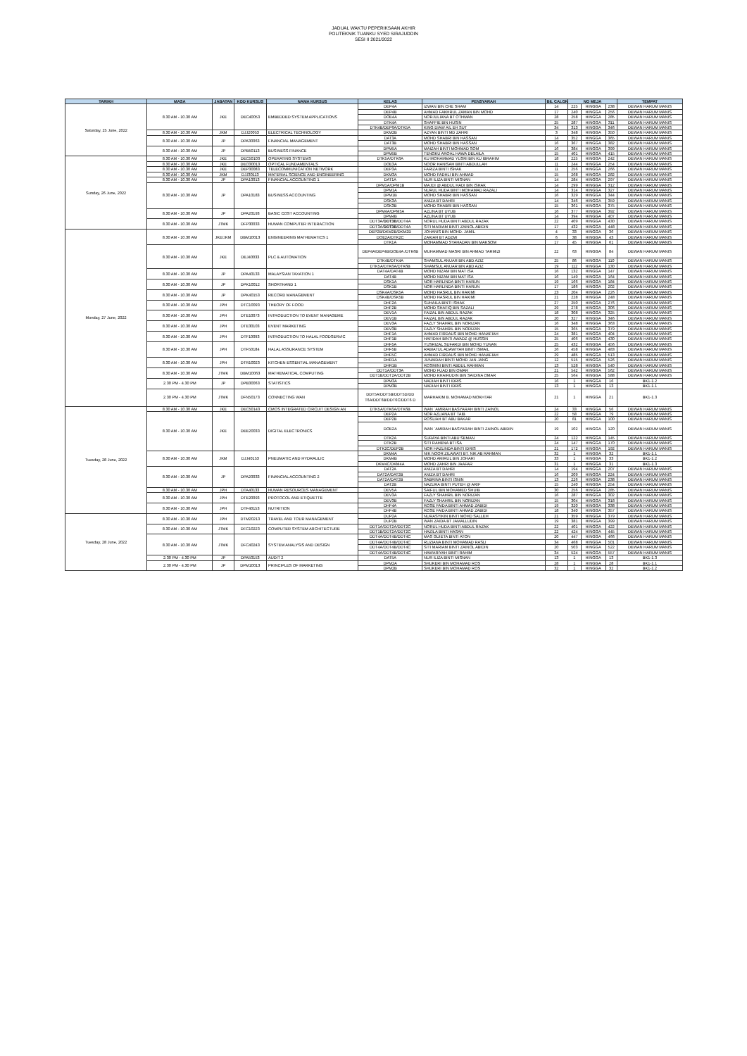JADUAL WAKTU PEPERIKSAAN AKHIR
POLITEKNIK TUANKU SYED SIRAJUDDIN
SESI II 2021/2022
| TARIKH | MASA | JABATAN | KOD KURSUS | NAMA KURSUS | KELAS | PENSYARAH | BIL CALON | NO MEJA | | | TEMPAT |
| --- | --- | --- | --- | --- | --- | --- | --- | --- | --- | --- | --- |
| Saturday, 25 June, 2022 | 8.30 AM - 10.30 AM | JKE | DEC40053 | EMBEDDED SYSTEM APPLICATIONS | DEP4A | IZWAN BIN CHE SHAM | 14 | 225 | HINGGA | 238 | DEWAN HARUM MANIS |
| | | | | | DEP4B | AHMAD FAKHRUL ZAMAN BIN MOHD | 17 | 240 | HINGGA | 256 | DEWAN HARUM MANIS |
| | | | | | DOE4A | NORJULIANA BT OTHMAN | 28 | 258 | HINGGA | 285 | DEWAN HARUM MANIS |
| | | | | | DTK4A | SHAFFIE BIN HUSIN | 25 | 287 | HINGGA | 311 | DEWAN HARUM MANIS |
| | | | | | DTK4B/DEP6A/DTK5A | KING DIAW A/L EH SUT | 34 | 313 | HINGGA | 346 | DEWAN HARUM MANIS |
| | 8.30 AM - 10.30 AM | JKM | DJJ20053 | ELECTRICAL TECHNOLOGY | DKM2B | AZYAN BINTI MD ZAHRI | 3 | 348 | HINGGA | 350 | DEWAN HARUM MANIS |
| | 8.30 AM - 10.30 AM | JP | DPA30063 | FINANCIAL MANAGEMENT | DAT3A | MOHD SHABRI BIN HASSAN | 14 | 352 | HINGGA | 365 | DEWAN HARUM MANIS |
| | | | | | DAT3B | MOHD SHABRI BIN HASSAN | 16 | 367 | HINGGA | 382 | DEWAN HARUM MANIS |
| | 8.30 AM - 10.30 AM | JP | DPB50113 | BUSINESS FINANCE | DPM5A | MAIZAH BINTI MOHMAD SOM | 16 | 384 | HINGGA | 399 | DEWAN HARUM MANIS |
| | | | | | DPM5B | TENGKU AROAL HAWA DELAILA | 15 | 401 | HINGGA | 415 | DEWAN HARUM MANIS |
| Sunday, 26 June, 2022 | 8.30 AM - 10.30 AM | JKE | DEC50103 | OPERATING SYSTEMS | DTK5A/DTK6A | KU MOHAMMAD YUSRI BIN KU IBRAHIM | 18 | 225 | HINGGA | 242 | DEWAN HARUM MANIS |
| | 8.30 AM - 10.30 AM | JKE | DEO30013 | OPTICAL FUNDAMENTALS | DOE3A | NOOR HANISAH BINTI ABDULLAH | 11 | 244 | HINGGA | 254 | DEWAN HARUM MANIS |
| | 8.30 AM - 10.30 AM | JKE | DEP30083 | TELECOMMUNICATION NETWORK | DEP3A | FARIZA BINTI ISHAK | 11 | 256 | HINGGA | 266 | DEWAN HARUM MANIS |
| | 8.30 AM - 10.30 AM | JKM | DJJ30113 | MATERIAL SCIENCE AND ENGINEERING | DKM3A | MOHD FADHLI BIN AHMAD | 15 | 268 | HINGGA | 282 | DEWAN HARUM MANIS |
| | 8.30 AM - 10.30 AM | JP | DPA10013 | FINANCIAL ACCOUNTING 1 | DAT1A | NUR ILIZA BINTI MISNAN | 14 | 284 | HINGGA | 297 | DEWAN HARUM MANIS |
| | 8.30 AM - 10.30 AM | JP | DPA10183 | BUSINESS ACCOUNTING | DPM1A/DPM1B | MAJDI @ ABDUL HADI BIN ISHAK | 14 | 299 | HINGGA | 312 | DEWAN HARUM MANIS |
| | | | | | DPM1A | NURUL HUDA BINTI MOHAMAD RAZALI | 14 | 314 | HINGGA | 327 | DEWAN HARUM MANIS |
| | | | | | DPM1B | MOHD SHABRI BIN HASSAN | 16 | 329 | HINGGA | 344 | DEWAN HARUM MANIS |
| | | | | | DSK3A | ANIZA BT DAHRI | 14 | 346 | HINGGA | 359 | DEWAN HARUM MANIS |
| | | | | | DSK3B | MOHD SHABRI BIN HASSAN | 15 | 361 | HINGGA | 375 | DEWAN HARUM MANIS |
| | 8.30 AM - 10.30 AM | JP | DPA20193 | BASIC COST ACCOUNTING | DPM4A/DPM5A | AZLINA BT UYUB | 16 | 377 | HINGGA | 392 | DEWAN HARUM MANIS |
| | | | | | DPM4B | AZLINA BT UYUB | 14 | 394 | HINGGA | 407 | DEWAN HARUM MANIS |
| | 8.30 AM - 10.30 AM | JTMK | DFP30033 | HUMAN COMPUTER INTERACTION | DDT3A/ DDT3B /DDT4A | NORUL HUDA BINTI ABDUL RAZAK | 22 | 409 | HINGGA | 430 | DEWAN HARUM MANIS |
| | | | | | DDT3A/ DDT3B /DDT4A | SITI MARIAM BINTI ZAINOL ABIDIN | 17 | 432 | HINGGA | 448 | DEWAN HARUM MANIS |
| Monday, 27 June, 2022 | 8.30 AM - 10.30 AM | JKE/JKM | DBM10013 | ENGINEERING MATHEMATICS 1 | DEP2B/DKM2B/DKM2D | JOHANIS BIN MOHD. JAMIL | 4 | 33 | HINGGA | 36 | DEWAN HARUM MANIS |
| | | | | | DOE2A/DTK2C | ZAKIAH BT ADZMI | 6 | 38 | HINGGA | 43 | DEWAN HARUM MANIS |
| | | | | | DTK1A | MOHAMMAD SYAHADAN BIN MAKSOM | 17 | 45 | HINGGA | 61 | DEWAN HARUM MANIS |
| | 8.30 AM - 10.30 AM | JKE | DEJ40033 | PLC & AUTOMATION | DEP4A/DEP4B/DOE4A /DTK6B | MUHAMMAD MASRI BIN AHMAD TARMIZI | 22 | 63 | HINGGA | 84 | DEWAN HARUM MANIS |
| | | | | | DTK4B/DTK4A | SHAMSUL ANUAR BIN ABD AZIZ | 25 | 86 | HINGGA | 110 | DEWAN HARUM MANIS |
| | | | | | DTK5A/DTK6A/DTK6B | SHAMSUL ANUAR BIN ABD AZIZ | 19 | 112 | HINGGA | 130 | DEWAN HARUM MANIS |
| | 8.30 AM - 10.30 AM | JP | DPA40133 | MALAYSIAN TAXATION 1 | DAT4A/DAT4B | MOHD NIZAM BIN MAT ISA | 16 | 132 | HINGGA | 147 | DEWAN HARUM MANIS |
| | | | | | DAT4B | MOHD NIZAM BIN MAT ISA | 16 | 149 | HINGGA | 164 | DEWAN HARUM MANIS |
| | 8.30 AM - 10.30 AM | JP | DPK10012 | SHORTHAND 1 | DSK1A | NOR HARLINDA BINTI HARUN | 19 | 166 | HINGGA | 184 | DEWAN HARUM MANIS |
| | | | | | DSK1B | NOR HARLINDA BINTI HARUN | 17 | 186 | HINGGA | 202 | DEWAN HARUM MANIS |
| | 8.30 AM - 10.30 AM | JP | DPK40153 | RECORD MANAGEMENT | DSK4A/DSK5A | MOHD HASRUL BIN HAKIMI | 23 | 204 | HINGGA | 226 | DEWAN HARUM MANIS |
| | | | | | DSK4B/DSK5B | MOHD HASRUL BIN HAKIMI | 21 | 228 | HINGGA | 248 | DEWAN HARUM MANIS |
| | 8.30 AM - 10.30 AM | JPH | DTC10093 | THEORY OF FOOD | DHF2A | SUHAILA BINTI ISHAK | 27 | 250 | HINGGA | 276 | DEWAN HARUM MANIS |
| | | | | | DHF2B | MOHD SHAFIQ BIN SAZALI | 29 | 278 | HINGGA | 306 | DEWAN HARUM MANIS |
| | 8.30 AM - 10.30 AM | JPH | DTE10073 | INTRODUCTION TO EVENT MANAGEME | DEV1A | FAIZAL BIN ABDUL RAZAK | 18 | 308 | HINGGA | 325 | DEWAN HARUM MANIS |
| | | | | | DEV1B | FAIZAL BIN ABDUL RAZAK | 20 | 327 | HINGGA | 346 | DEWAN HARUM MANIS |
| | 8.30 AM - 10.30 AM | JPH | DTE30103 | EVENT MARKETING | DEV3A | FAZLY SHAHRIL BIN NORIZAN | 16 | 348 | HINGGA | 363 | DEWAN HARUM MANIS |
| | | | | | DEV3B | FAZLY SHAHRIL BIN NORIZAN | 15 | 365 | HINGGA | 379 | DEWAN HARUM MANIS |
| | 8.30 AM - 10.30 AM | JPH | DTF10093 | INTRODUCTION TO HALAL FOODSERVIC | DHF1A | AHMAD FIRDAUS BIN MOHD HANAFIAH | 24 | 381 | HINGGA | 404 | DEWAN HARUM MANIS |
| | | | | | DHF1B | HAFIDAH BINTI AWADZ @ HUSSIN | 25 | 406 | HINGGA | 430 | DEWAN HARUM MANIS |
| | 8.30 AM - 10.30 AM | JPH | DTF50184 | HALAL ASSURANCE SYSTEM | DHF5A | YUSRIZAL SUFARDI BIN MOHD YUNAN | 25 | 432 | HINGGA | 456 | DEWAN HARUM MANIS |
| | | | | | DHF5B | RABIATUL ADAWIYAH BINTI ISMAIL | 26 | 458 | HINGGA | 483 | DEWAN HARUM MANIS |
| | | | | | DHF5C | AHMAD FIRDAUS BIN MOHD HANAFIAH | 29 | 485 | HINGGA | 513 | DEWAN HARUM MANIS |
| | 8.30 AM - 10.30 AM | JPH | DTR10023 | KITCHEN ESSENTIAL MANAGEMENT | DHR1A | JUNAIDAH BINTI MOHD JAN JANG | 12 | 515 | HINGGA | 526 | DEWAN HARUM MANIS |
| | | | | | DHR1B | ROSMINI BINTI ABDUL RAHMAN | 13 | 528 | HINGGA | 540 | DEWAN HARUM MANIS |
| | 8.30 AM - 10.30 AM | JTMK | DBM10063 | MATHEMATICAL COMPUTING | DDT1A/DDT3A | MOHD FUAD BIN OMAR | 21 | 542 | HINGGA | 562 | DEWAN HARUM MANIS |
| | | | | | DDT1B/DDT2A/DDT2B | MOHD KHAIRUDIN BIN SAIDINA OMAR | 25 | 564 | HINGGA | 588 | DEWAN HARUM MANIS |
| | 2.30 PM - 4.30 PM | JP | DPB30063 | STATISTICS | DPM3A | NADIAH BINTI IDRIS | 16 | 1 | HINGGA | 16 | BK1-1.2 |
| | | | | | DPM3B | NADIAH BINTI IDRIS | 13 | 1 | HINGGA | 13 | BK1-1.1 |
| | 2.30 PM - 4.30 PM | JTMK | DFN50173 | CONNECTING WAN | DDT5A/DDT5B/DDT5D/DD T6A/DDT6B/DDT6C/DDT6 D | MARHAKIM B. MOHAMAD MOKHTAR | 21 | 1 | HINGGA | 21 | BK1-1.3 |
| Tuesday, 28 June, 2022 | 8.30 AM - 10.30 AM | JKE | DEC50143 | CMOS INTEGRATED CIRCUIT DESIGN AN | DTK5A/DTK6A/DTK6B | WAN `AMIRAH BASYARAH BINTI ZAINOL | 24 | 33 | HINGGA | 56 | DEWAN HARUM MANIS |
| | 8.30 AM - 10.30 AM | JKE | DEE20033 | DIGITAL ELECTRONICS | DEP2A | NOR AZLIANA BT TAIB | 22 | 58 | HINGGA | 79 | DEWAN HARUM MANIS |
| | | | | | DEP2B | ROSLIAH BT ABU BAKAR | 20 | 81 | HINGGA | 100 | DEWAN HARUM MANIS |
| | | | | | DOE2A | WAN `AMIRAH BASYARAH BINTI ZAINOL ABIDIN | 19 | 102 | HINGGA | 120 | DEWAN HARUM MANIS |
| | | | | | DTK2A | SURAYA BINTI ABU SEMAN | 24 | 122 | HINGGA | 145 | DEWAN HARUM MANIS |
| | | | | | DTK2B | SITI RAHENA BT ISA | 24 | 147 | HINGGA | 170 | DEWAN HARUM MANIS |
| | | | | | DTK2C/DEP2B | NOR HAZLINDA BINTI IDRIS | 21 | 172 | HINGGA | 192 | DEWAN HARUM MANIS |
| | 8.30 AM - 10.30 AM | JKM | DJJ40153 | PNEUMATIC AND HYDRAULIC | DKM4A | NIK NOOR ZILAWATI BT. NIK AB RAHMAN | 32 | 1 | HINGGA | 32 | BK1-1.1 |
| | | | | | DKM4B | MOHD AMIRUL BIN JOHARI | 33 | 1 | HINGGA | 33 | BK1-1.2 |
| | | | | | DKM4C/DKM4A | MOHD ZAHRI BIN JAAFAR | 31 | 1 | HINGGA | 31 | BK1-1.3 |
| | 8.30 AM - 10.30 AM | JP | DPA20033 | FINANCIAL ACCOUNTING 2 | DAT2A | ANIZA BT DAHRI | 14 | 194 | HINGGA | 207 | DEWAN HARUM MANIS |
| | | | | | DAT2A/DAT2B | ANIZA BT DAHRI | 16 | 209 | HINGGA | 224 | DEWAN HARUM MANIS |
| | | | | | DAT2A/DAT2B | SABRINA BINTI ISNIN | 13 | 226 | HINGGA | 238 | DEWAN HARUM MANIS |
| | | | | | DAT2B | NAZURA BINTI PUTEH @ ARIF | 15 | 240 | HINGGA | 254 | DEWAN HARUM MANIS |
| | 8.30 AM - 10.30 AM | JPH | DTA40133 | HUMAN RESOURCES MANAGEMENT | DEV5A | SAIFUL BIN MOHAMED SHUIB | 30 | 256 | HINGGA | 285 | DEWAN HARUM MANIS |
| | 8.30 AM - 10.30 AM | JPH | DTE20093 | PROTOCOL AND ETIQUETTE | DEV3A | FAZLY SHAHRIL BIN NORIZAN | 16 | 287 | HINGGA | 302 | DEWAN HARUM MANIS |
| | | | | | DEV3B | FAZLY SHAHRIL BIN NORIZAN | 15 | 304 | HINGGA | 318 | DEWAN HARUM MANIS |
| | 8.30 AM - 10.30 AM | JPH | DTF40153 | NUTRITION | DHF4A | ROSE FAIDA BINTI AHMAD ZABIDI | 19 | 320 | HINGGA | 338 | DEWAN HARUM MANIS |
| | | | | | DHF4B | ROSE FAIDA BINTI AHMAD ZABIDI | 18 | 340 | HINGGA | 357 | DEWAN HARUM MANIS |
| Tuesday, 28 June, 2022 | 8.30 AM - 10.30 AM | JPH | DTM20213 | TRAVEL AND TOUR MANAGEMENT | DUP2A | NURASYIKIN BINTI MOHD SALLEH | 21 | 359 | HINGGA | 379 | DEWAN HARUM MANIS |
| | | | | | DUP2B | WAN ZAIDA BT JAMALLUDIN | 19 | 381 | HINGGA | 399 | DEWAN HARUM MANIS |
| | 8.30 AM - 10.30 AM | JTMK | DFC10223 | COMPUTER SYSTEM ARCHITECTURE | DDT1A/DDT2A/DDT2C | NORUL HUDA BINTI ABDUL RAZAK | 22 | 401 | HINGGA | 422 | DEWAN HARUM MANIS |
| | | | | | DDT1B/DDT2A/DDT2C | HAZILA BINTI HASAN | 22 | 424 | HINGGA | 445 | DEWAN HARUM MANIS |
| | 8.30 AM - 10.30 AM | JTMK | DFC40243 | SYSTEM ANALYSIS AND DESIGN | DDT4A/DDT4B/DDT4C | MAS GUIETA BINTI ATON | 20 | 447 | HINGGA | 466 | DEWAN HARUM MANIS |
| | | | | | DDT4A/DDT4B/DDT4C | RUZIANA BINTI MOHAMAD RASLI | 34 | 468 | HINGGA | 501 | DEWAN HARUM MANIS |
| | | | | | DDT4A/DDT4B/DDT4C | SITI MARIAM BINTI ZAINOL ABIDIN | 20 | 503 | HINGGA | 522 | DEWAN HARUM MANIS |
| | | | | | DDT4A/DDT4B/DDT4C | HAWARIYAH BINTI RAHIM | 34 | 524 | HINGGA | 557 | DEWAN HARUM MANIS |
| | 2.30 PM - 4.30 PM | JP | DPA50153 | AUDIT 2 | DAT5A | NUR ILIZA BINTI MISNAN | 13 | 1 | HINGGA | 13 | BK1-1.3 |
| | 2.30 PM - 4.30 PM | JP | DPM10013 | PRINCIPLES OF MARKETING | DPM2A | SHUKERI BIN MOHAMAD ROS | 28 | 1 | HINGGA | 28 | BK1-1.1 |
| | | | | | DPM2B | SHUKERI BIN MOHAMAD ROS | 32 | 1 | HINGGA | 32 | BK1-1.2 |